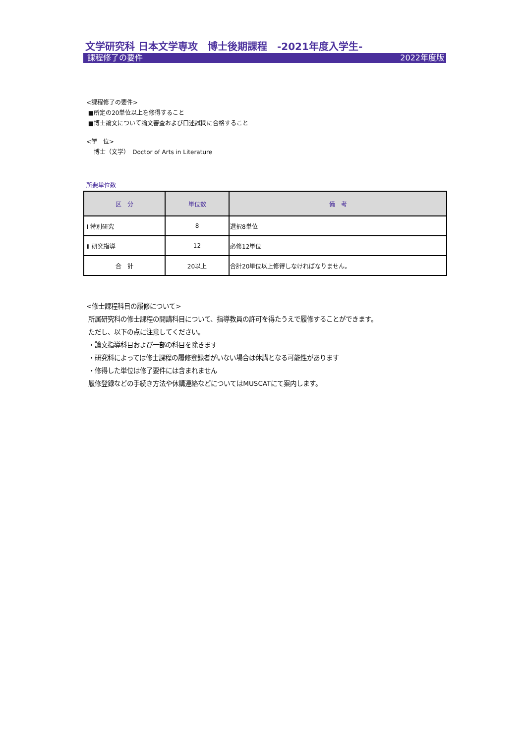文学研究科 日本文学専攻　博士後期課程　-2021年度入学生-
課程修了の要件 2022年度版
<課程修了の要件>
■所定の20単位以上を修得すること
■博士論文について論文審査および口述試問に合格すること
<学　位>
博士（文学）　Doctor of Arts in Literature
所要単位数
| 区 分 | 単位数 | 備 考 |
| --- | --- | --- |
| Ⅰ 特別研究 | 8 | 選択8単位 |
| Ⅱ 研究指導 | 12 | 必修12単位 |
| 合 計 | 20以上 | 合計20単位以上修得しなければなりません。 |
<修士課程科目の履修について>
所属研究科の修士課程の開講科目について、指導教員の許可を得たうえで履修することができます。
ただし、以下の点に注意してください。
・論文指導科目および一部の科目を除きます
・研究科によっては修士課程の履修登録者がいない場合は休講となる可能性があります
・修得した単位は修了要件には含まれません
履修登録などの手続き方法や休講連絡などについてはMUSCATにて案内します。